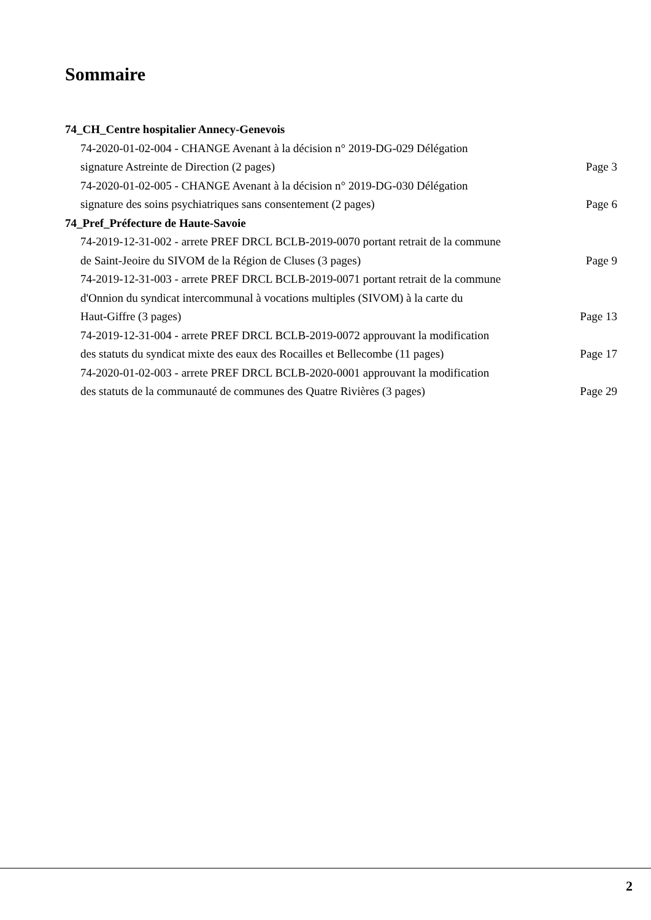Sommaire
74_CH_Centre hospitalier Annecy-Genevois
74-2020-01-02-004 - CHANGE Avenant à la décision n° 2019-DG-029 Délégation
signature Astreinte de Direction (2 pages)
Page 3
74-2020-01-02-005 - CHANGE Avenant à la décision n° 2019-DG-030 Délégation
signature des soins psychiatriques sans consentement (2 pages)
Page 6
74_Pref_Préfecture de Haute-Savoie
74-2019-12-31-002 - arrete PREF DRCL BCLB-2019-0070 portant retrait de la commune
de Saint-Jeoire du SIVOM de la Région de Cluses (3 pages)
Page 9
74-2019-12-31-003 - arrete PREF DRCL BCLB-2019-0071 portant retrait de la commune
d'Onnion du syndicat intercommunal à vocations multiples (SIVOM) à la carte du
Haut-Giffre (3 pages)
Page 13
74-2019-12-31-004 - arrete PREF DRCL BCLB-2019-0072 approuvant la modification
des statuts du syndicat mixte des eaux des Rocailles et Bellecombe (11 pages)
Page 17
74-2020-01-02-003 - arrete PREF DRCL BCLB-2020-0001 approuvant la modification
des statuts de la communauté de communes des Quatre Rivières (3 pages)
Page 29
2